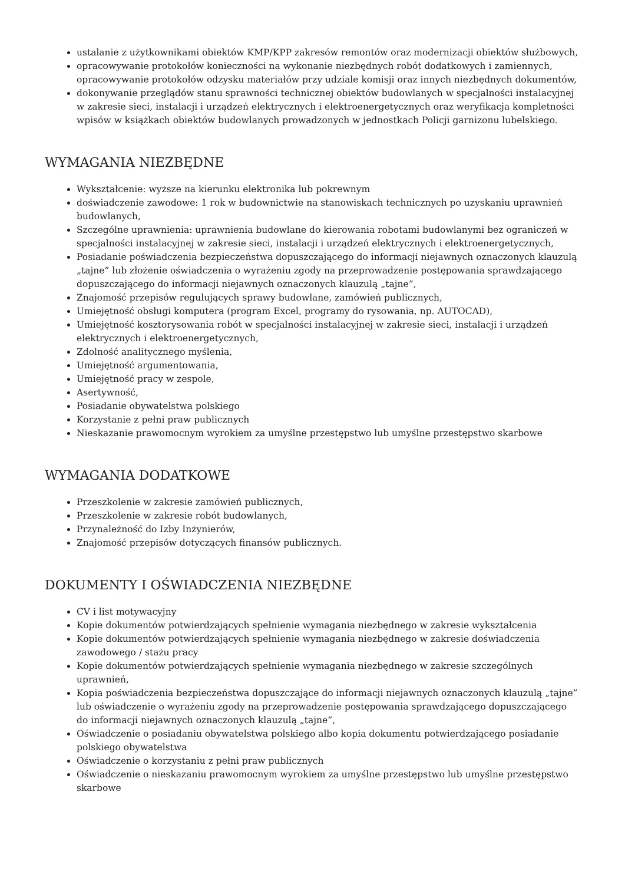ustalanie z użytkownikami obiektów KMP/KPP zakresów remontów oraz modernizacji obiektów służbowych,
opracowywanie protokołów konieczności na wykonanie niezbędnych robót dodatkowych i zamiennych, opracowywanie protokołów odzysku materiałów przy udziale komisji oraz innych niezbędnych dokumentów,
dokonywanie przeglądów stanu sprawności technicznej obiektów budowlanych w specjalności instalacyjnej w zakresie sieci, instalacji i urządzeń elektrycznych i elektroenergetycznych oraz weryfikacja kompletności wpisów w książkach obiektów budowlanych prowadzonych w jednostkach Policji garnizonu lubelskiego.
WYMAGANIA NIEZBĘDNE
Wykształcenie: wyższe na kierunku elektronika lub pokrewnym
doświadczenie zawodowe: 1 rok w budownictwie na stanowiskach technicznych po uzyskaniu uprawnień budowlanych,
Szczególne uprawnienia: uprawnienia budowlane do kierowania robotami budowlanymi bez ograniczeń w specjalności instalacyjnej w zakresie sieci, instalacji i urządzeń elektrycznych i elektroenergetycznych,
Posiadanie poświadczenia bezpieczeństwa dopuszczającego do informacji niejawnych oznaczonych klauzulą „tajne” lub złożenie oświadczenia o wyrażeniu zgody na przeprowadzenie postępowania sprawdzającego dopuszczającego do informacji niejawnych oznaczonych klauzulą „tajne”,
Znajomość przepisów regulujących sprawy budowlane, zamówień publicznych,
Umiejętność obsługi komputera (program Excel, programy do rysowania, np. AUTOCAD),
Umiejętność kosztorysowania robót w specjalności instalacyjnej w zakresie sieci, instalacji i urządzeń elektrycznych i elektroenergetycznych,
Zdolność analitycznego myślenia,
Umiejętność argumentowania,
Umiejętność pracy w zespole,
Asertywność,
Posiadanie obywatelstwa polskiego
Korzystanie z pełni praw publicznych
Nieskazanie prawomocnym wyrokiem za umyślne przestępstwo lub umyślne przestępstwo skarbowe
WYMAGANIA DODATKOWE
Przeszkolenie w zakresie zamówień publicznych,
Przeszkolenie w zakresie robót budowlanych,
Przynależność do Izby Inżynierów,
Znajomość przepisów dotyczących finansów publicznych.
DOKUMENTY I OŚWIADCZENIA NIEZBĘDNE
CV i list motywacyjny
Kopie dokumentów potwierdzających spełnienie wymagania niezbędnego w zakresie wykształcenia
Kopie dokumentów potwierdzających spełnienie wymagania niezbędnego w zakresie doświadczenia zawodowego / stażu pracy
Kopie dokumentów potwierdzających spełnienie wymagania niezbędnego w zakresie szczególnych uprawnień,
Kopia poświadczenia bezpieczeństwa dopuszczające do informacji niejawnych oznaczonych klauzulą „tajne” lub oświadczenie o wyrażeniu zgody na przeprowadzenie postępowania sprawdzającego dopuszczającego do informacji niejawnych oznaczonych klauzulą „tajne”,
Oświadczenie o posiadaniu obywatelstwa polskiego albo kopia dokumentu potwierdzającego posiadanie polskiego obywatelstwa
Oświadczenie o korzystaniu z pełni praw publicznych
Oświadczenie o nieskazaniu prawomocnym wyrokiem za umyślne przestępstwo lub umyślne przestępstwo skarbowe